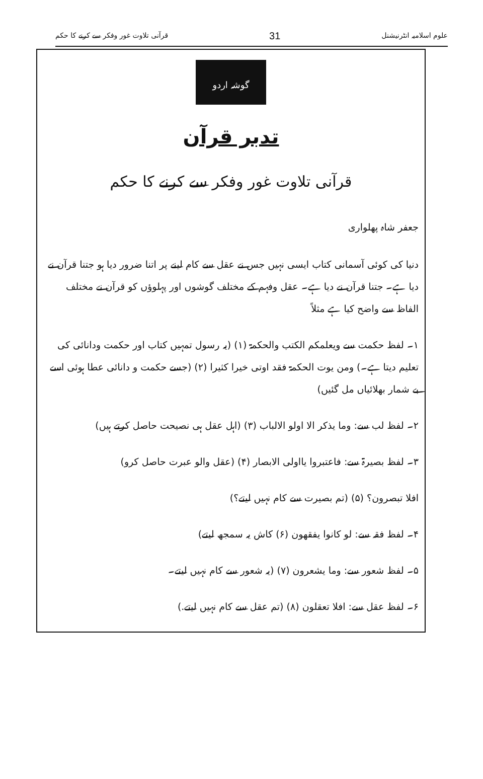قرآنی تلاوت غور وفکر سے کرنے کا حکم 31 علوم اسلامیہ انٹرنیشنل
گوشہ اردو
تدبر قرآن
قرآنی تلاوت غور وفکر سے کرنے کا حکم
جعفر شاہ پھلواری
دنیا کی کوئی آسمانی کتاب ایسی نہیں جس نے عقل سے کام لینے پر اتنا ضرور دیا ہو جتنا قرآن نے دیا ہے۔ جتنا قرآن نے دیا ہے۔ عقل وفہم کے مختلف گوشوں اور پہلوؤں کو قرآن نے مختلف الفاظ سے واضح کیا ہے مثلاً
۱۔ لفظ حکمت سے ویعلمکم الکتب والحکمۃ (۱) (یہ رسول تمہیں کتاب اور حکمت ودانائی کی تعلیم دیتا ہے۔) ومن یوت الحکمۃ فقد اوتی خیرا کثیرا (۲) (جسے حکمت و دانائی عطا ہوئی اسے بے شمار بھلائیاں مل گئیں)
۲۔ لفظ لب سے: وما یذکر الا اولو الالباب (۳) (اہل عقل ہی نصیحت حاصل کرتے ہیں)
۳۔ لفظ بصیرۃ سے: فاعتبروا یااولی الابصار (۴) (عقل والو عبرت حاصل کرو)
افلا تبصرون؟ (۵) (تم بصیرت سے کام نہیں لیتے؟)
۴۔ لفظ فقہ سے: لو کانوا یفقھون (۶) کاش یہ سمجھ لیتے)
۵۔ لفظ شعور سے: وما یشعرون (۷) (یہ شعور سے کام نہیں لیتے۔
۶۔ لفظ عقل سے: افلا تعقلون (۸) (تم عقل سے کام نہیں لیتے.)